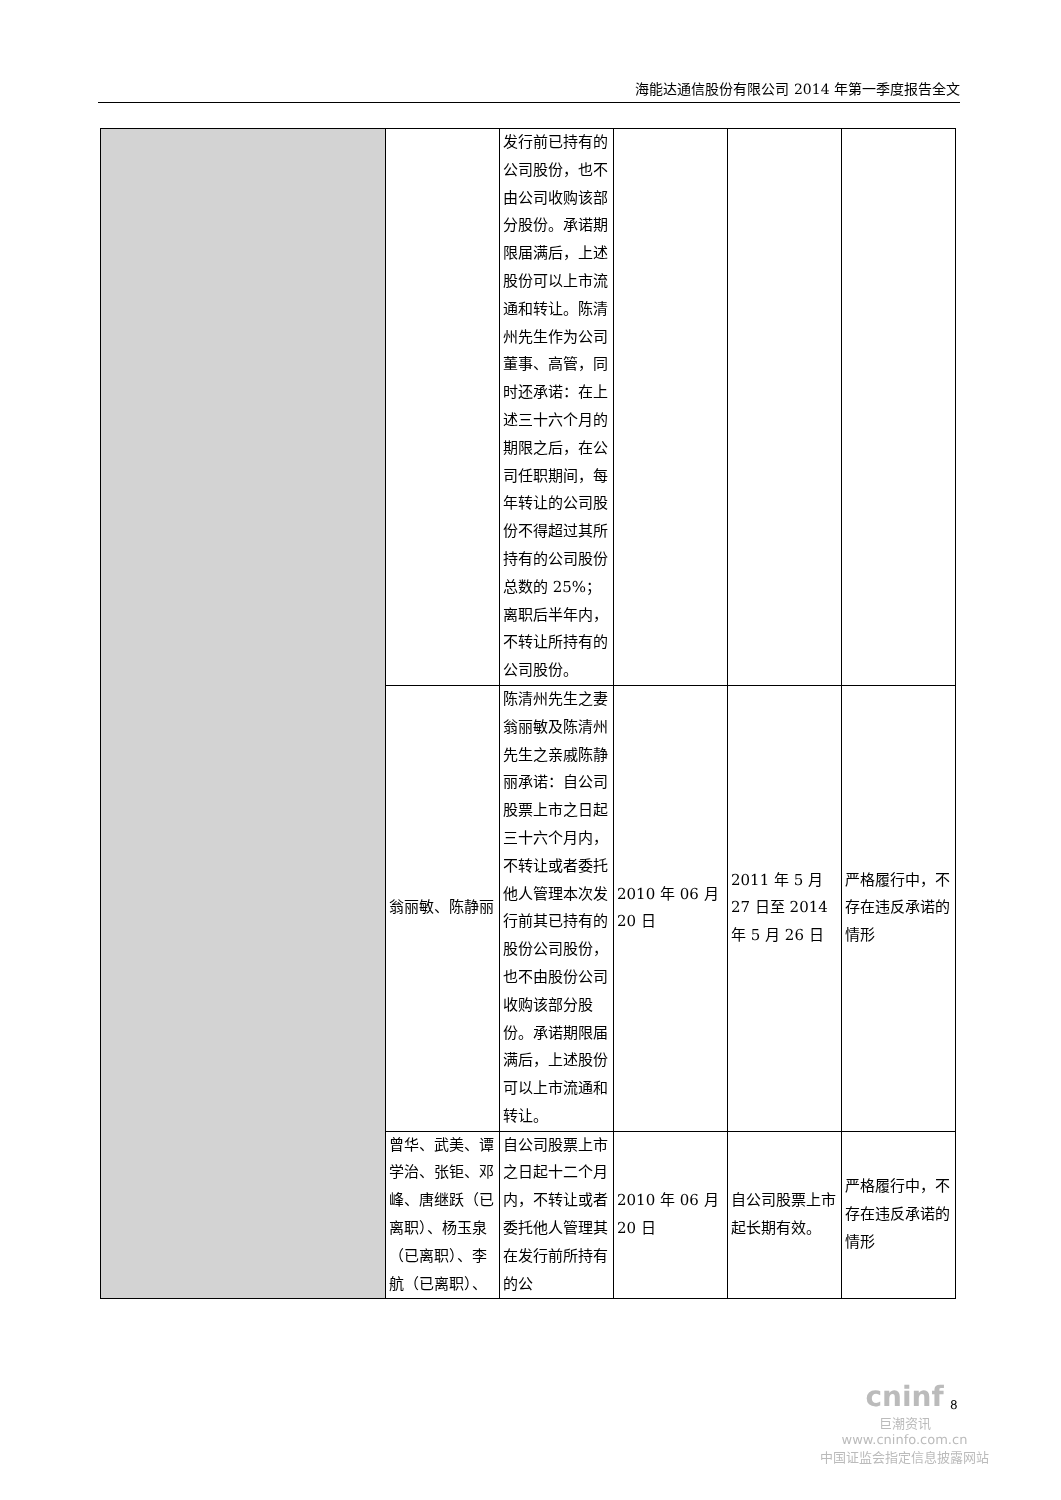海能达通信股份有限公司 2014 年第一季度报告全文
| | | 发行前已持有的公司股份，也不由公司收购该部分股份。承诺期限届满后，上述股份可以上市流通和转让。陈清州先生作为公司董事、高管，同时还承诺：在上述三十六个月的期限之后，在公司任职期间，每年转让的公司股份不得超过其所持有的公司股份总数的 25%；离职后半年内，不转让所持有的公司股份。 | | | |
| | 翁丽敏、陈静丽 | 陈清州先生之妻翁丽敏及陈清州先生之亲戚陈静丽承诺：自公司股票上市之日起三十六个月内，不转让或者委托他人管理本次发行前其已持有的股份公司股份，也不由股份公司收购该部分股份。承诺期限届满后，上述股份可以上市流通和转让。 | 2010 年 06 月 20 日 | 2011 年 5 月 27 日至 2014 年 5 月 26 日 | 严格履行中，不存在违反承诺的情形 |
| | 曾华、武美、谭学治、张钜、邓峰、唐继跃（已离职）、杨玉泉（已离职）、李航（已离职）、 | 自公司股票上市之日起十二个月内，不转让或者委托他人管理其在发行前所持有的公 | 2010 年 06 月 20 日 | 自公司股票上市起长期有效。 | 严格履行中，不存在违反承诺的情形 |
8
cninf
巨潮资讯
www.cninfo.com.cn
中国证监会指定信息披露网站